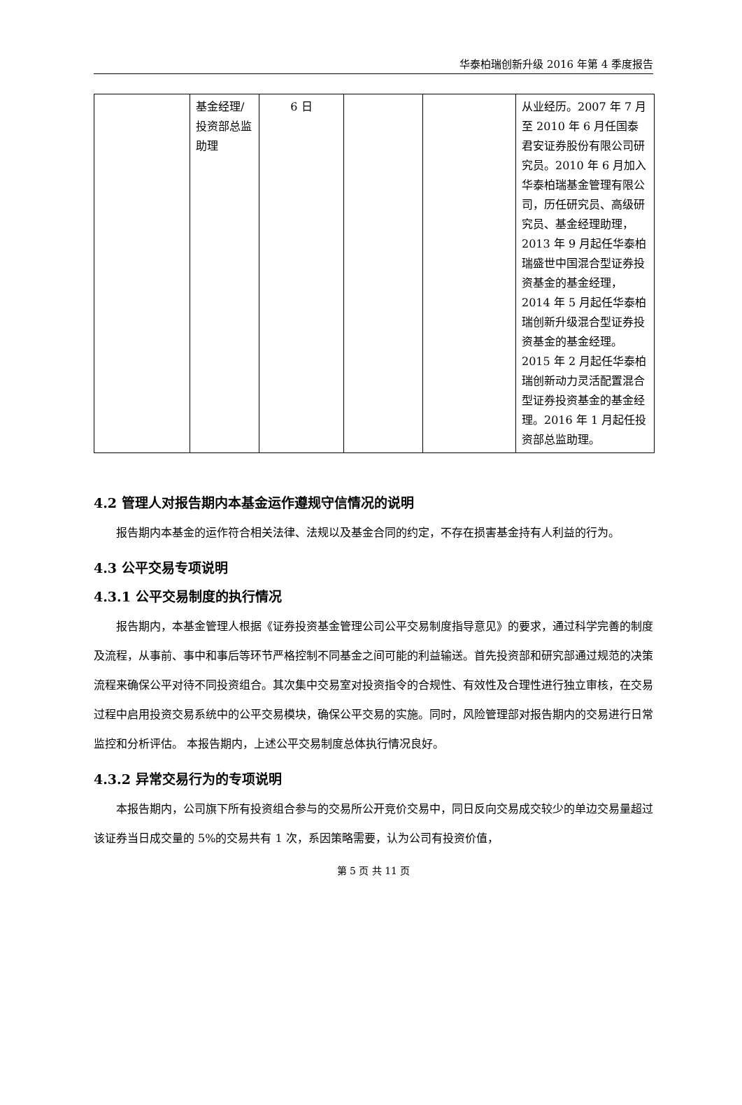华泰柏瑞创新升级 2016 年第 4 季度报告
| | 基金经理/投资部总监助理 | 6 日 | | | 从业经历。2007 年 7 月至 2010 年 6 月任国泰君安证券股份有限公司研究员。2010 年 6 月加入华泰柏瑞基金管理有限公司，历任研究员、高级研究员、基金经理助理，2013 年 9 月起任华泰柏瑞盛世中国混合型证券投资基金的基金经理，2014 年 5 月起任华泰柏瑞创新升级混合型证券投资基金的基金经理。2015 年 2 月起任华泰柏瑞创新动力灵活配置混合型证券投资基金的基金经理。2016 年 1 月起任投资部总监助理。 |
4.2 管理人对报告期内本基金运作遵规守信情况的说明
报告期内本基金的运作符合相关法律、法规以及基金合同的约定，不存在损害基金持有人利益的行为。
4.3 公平交易专项说明
4.3.1 公平交易制度的执行情况
报告期内，本基金管理人根据《证券投资基金管理公司公平交易制度指导意见》的要求，通过科学完善的制度及流程，从事前、事中和事后等环节严格控制不同基金之间可能的利益输送。首先投资部和研究部通过规范的决策流程来确保公平对待不同投资组合。其次集中交易室对投资指令的合规性、有效性及合理性进行独立审核，在交易过程中启用投资交易系统中的公平交易模块，确保公平交易的实施。同时，风险管理部对报告期内的交易进行日常监控和分析评估。 本报告期内，上述公平交易制度总体执行情况良好。
4.3.2 异常交易行为的专项说明
本报告期内，公司旗下所有投资组合参与的交易所公开竞价交易中，同日反向交易成交较少的单边交易量超过该证券当日成交量的 5%的交易共有 1 次，系因策略需要，认为公司有投资价值，
第 5 页 共 11 页